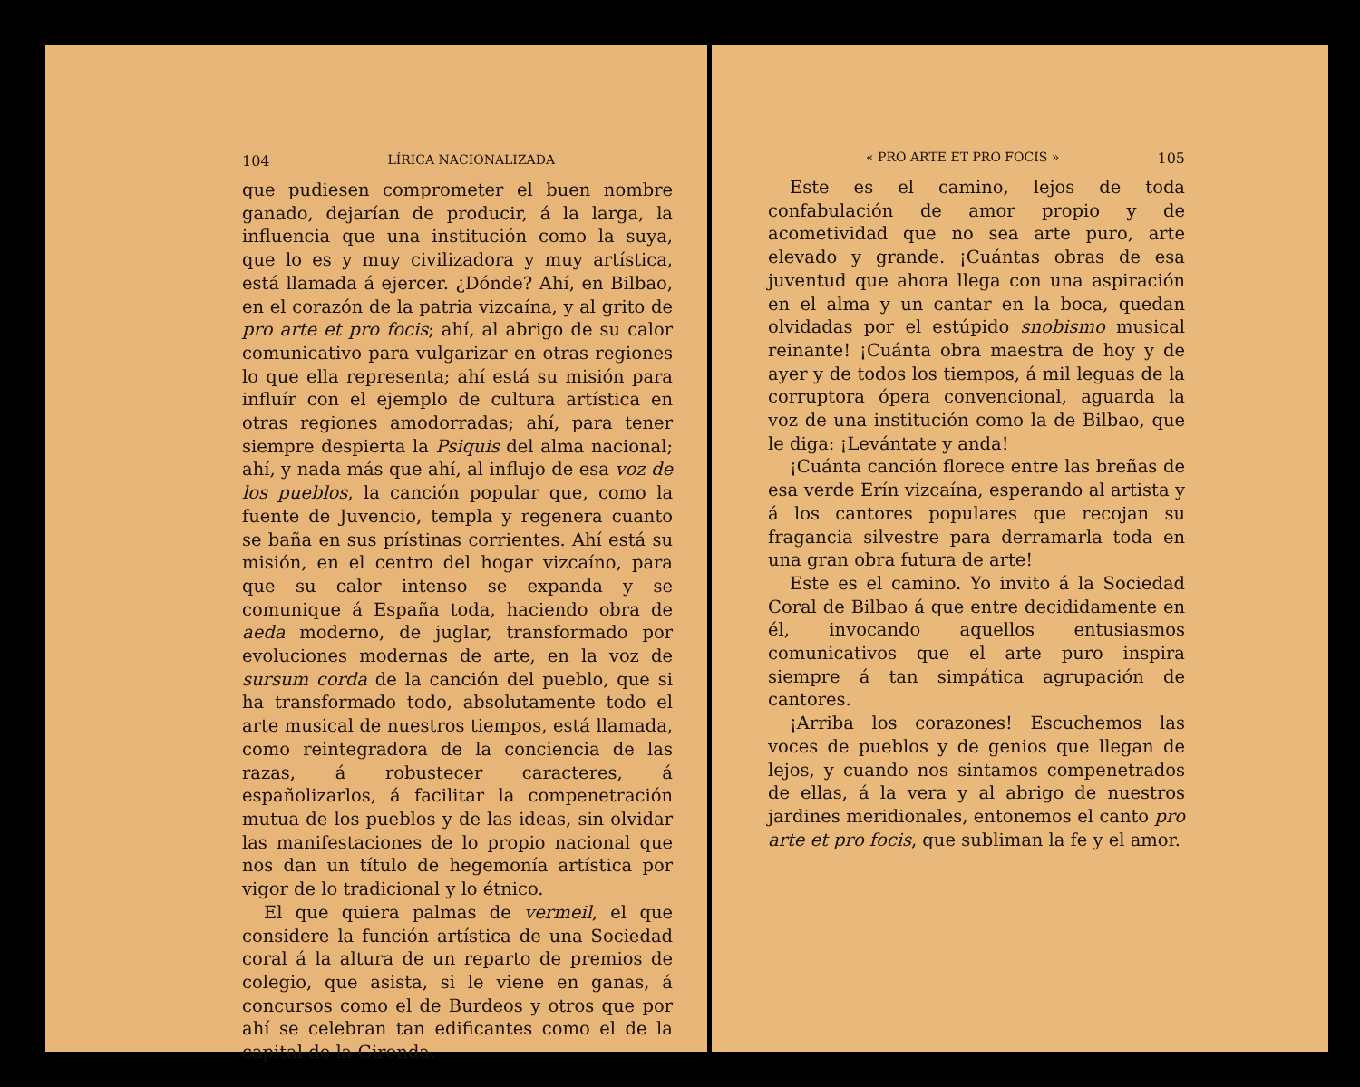104 LÍRICA NACIONALIZADA
que pudiesen comprometer el buen nombre ganado, dejarían de producir, á la larga, la influencia que una institución como la suya, que lo es y muy civilizadora y muy artística, está llamada á ejercer. ¿Dónde? Ahí, en Bilbao, en el corazón de la patria vizcaína, y al grito de pro arte et pro focis; ahí, al abrigo de su calor comunicativo para vulgarizar en otras regiones lo que ella representa; ahí está su misión para influír con el ejemplo de cultura artística en otras regiones amodorradas; ahí, para tener siempre despierta la Psiquis del alma nacional; ahí, y nada más que ahí, al influjo de esa voz de los pueblos, la canción popular que, como la fuente de Juvencio, templa y regenera cuanto se baña en sus prístinas corrientes. Ahí está su misión, en el centro del hogar vizcaíno, para que su calor intenso se expanda y se comunique á España toda, haciendo obra de aeda moderno, de juglar, transformado por evoluciones modernas de arte, en la voz de sursum corda de la canción del pueblo, que si ha transformado todo, absolutamente todo el arte musical de nuestros tiempos, está llamada, como reintegradora de la conciencia de las razas, á robustecer caracteres, á españolizarlos, á facilitar la compenetración mutua de los pueblos y de las ideas, sin olvidar las manifestaciones de lo propio nacional que nos dan un título de hegemonía artística por vigor de lo tradicional y lo étnico.
El que quiera palmas de vermeil, el que considere la función artística de una Sociedad coral á la altura de un reparto de premios de colegio, que asista, si le viene en ganas, á concursos como el de Burdeos y otros que por ahí se celebran tan edificantes como el de la capital de la Gironda.
« PRO ARTE ET PRO FOCIS » 105
Este es el camino, lejos de toda confabulación de amor propio y de acometividad que no sea arte puro, arte elevado y grande. ¡Cuántas obras de esa juventud que ahora llega con una aspiración en el alma y un cantar en la boca, quedan olvidadas por el estúpido snobismo musical reinante! ¡Cuánta obra maestra de hoy y de ayer y de todos los tiempos, á mil leguas de la corruptora ópera convencional, aguarda la voz de una institución como la de Bilbao, que le diga: ¡Levántate y anda!
¡Cuánta canción florece entre las breñas de esa verde Erín vizcaína, esperando al artista y á los cantores populares que recojan su fragancia silvestre para derramarla toda en una gran obra futura de arte!
Este es el camino. Yo invito á la Sociedad Coral de Bilbao á que entre decididamente en él, invocando aquellos entusiasmos comunicativos que el arte puro inspira siempre á tan simpática agrupación de cantores.
¡Arriba los corazones! Escuchemos las voces de pueblos y de genios que llegan de lejos, y cuando nos sintamos compenetrados de ellas, á la vera y al abrigo de nuestros jardines meridionales, entonemos el canto pro arte et pro focis, que subliman la fe y el amor.